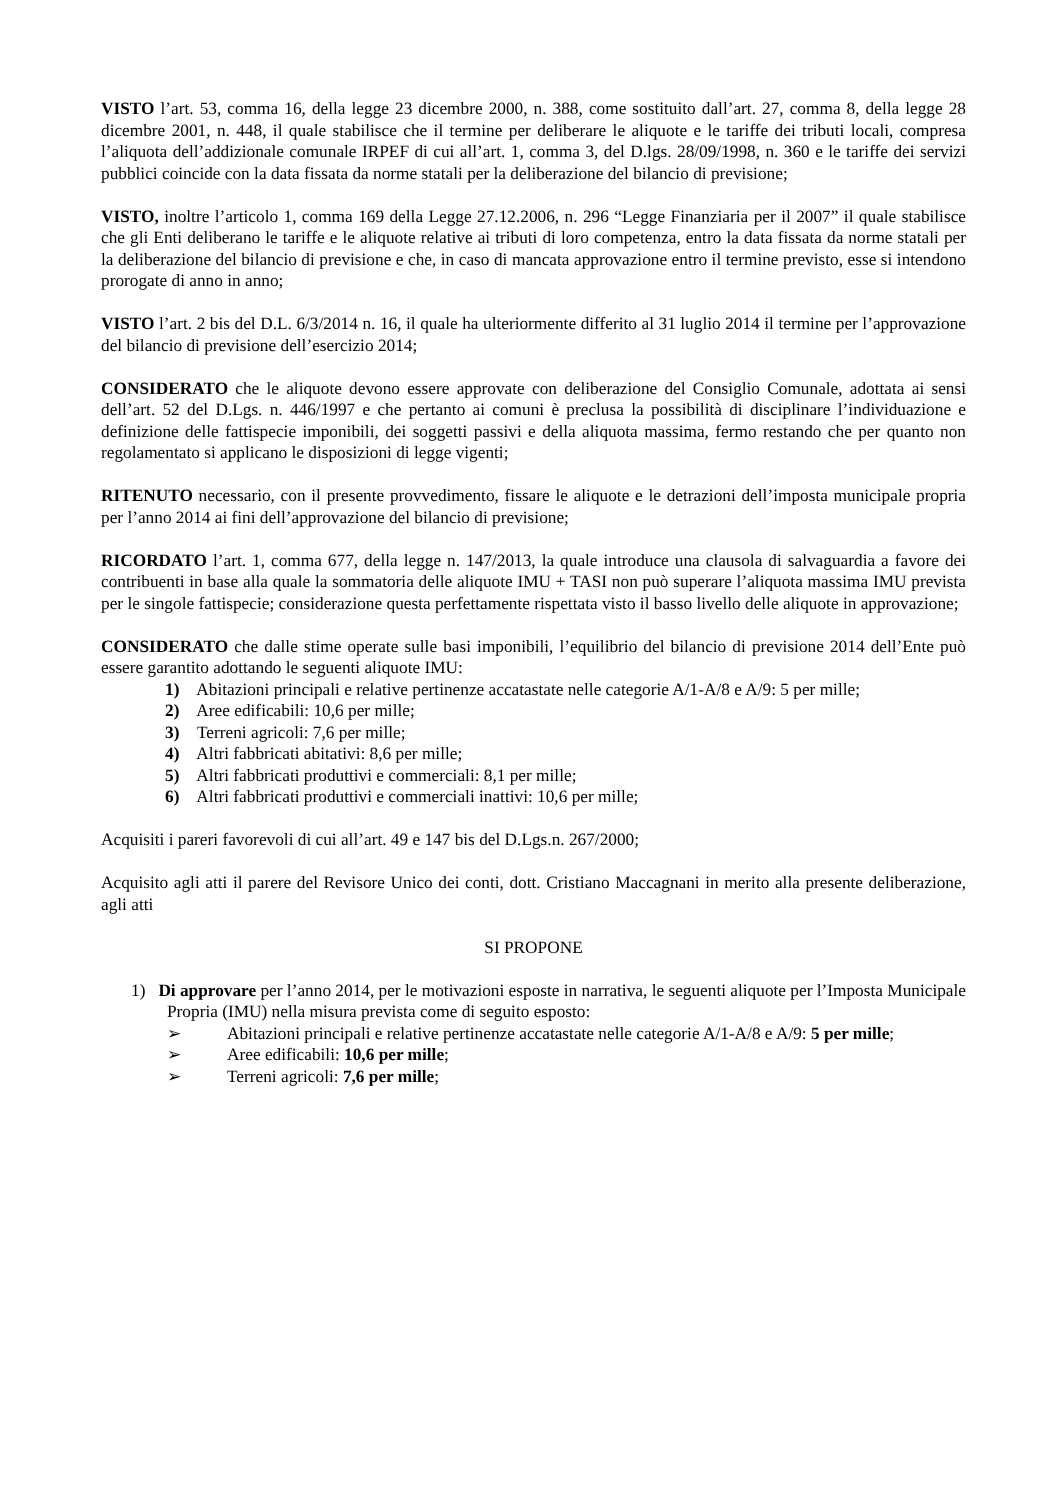VISTO l’art. 53, comma 16, della legge 23 dicembre 2000, n. 388, come sostituito dall’art. 27, comma 8, della legge 28 dicembre 2001, n. 448, il quale stabilisce che il termine per deliberare le aliquote e le tariffe dei tributi locali, compresa l’aliquota dell’addizionale comunale IRPEF di cui all’art. 1, comma 3, del D.lgs. 28/09/1998, n. 360 e le tariffe dei servizi pubblici coincide con la data fissata da norme statali per la deliberazione del bilancio di previsione;
VISTO, inoltre l’articolo 1, comma 169 della Legge 27.12.2006, n. 296 “Legge Finanziaria per il 2007” il quale stabilisce che gli Enti deliberano le tariffe e le aliquote relative ai tributi di loro competenza, entro la data fissata da norme statali per la deliberazione del bilancio di previsione e che, in caso di mancata approvazione entro il termine previsto, esse si intendono prorogate di anno in anno;
VISTO l’art. 2 bis del D.L. 6/3/2014 n. 16, il quale ha ulteriormente differito al 31 luglio 2014 il termine per l’approvazione del bilancio di previsione dell’esercizio 2014;
CONSIDERATO che le aliquote devono essere approvate con deliberazione del Consiglio Comunale, adottata ai sensi dell’art. 52 del D.Lgs. n. 446/1997 e che pertanto ai comuni è preclusa la possibilità di disciplinare l’individuazione e definizione delle fattispecie imponibili, dei soggetti passivi e della aliquota massima, fermo restando che per quanto non regolamentato si applicano le disposizioni di legge vigenti;
RITENUTO necessario, con il presente provvedimento, fissare le aliquote e le detrazioni dell’imposta municipale propria per l’anno 2014 ai fini dell’approvazione del bilancio di previsione;
RICORDATO l’art. 1, comma 677, della legge n. 147/2013, la quale introduce una clausola di salvaguardia a favore dei contribuenti in base alla quale la sommatoria delle aliquote IMU + TASI non può superare l’aliquota massima IMU prevista per le singole fattispecie; considerazione questa perfettamente rispettata visto il basso livello delle aliquote in approvazione;
CONSIDERATO che dalle stime operate sulle basi imponibili, l’equilibrio del bilancio di previsione 2014 dell’Ente può essere garantito adottando le seguenti aliquote IMU:
1) Abitazioni principali e relative pertinenze accatastate nelle categorie A/1-A/8 e A/9: 5 per mille;
2) Aree edificabili: 10,6 per mille;
3) Terreni agricoli: 7,6 per mille;
4) Altri fabbricati abitativi: 8,6 per mille;
5) Altri fabbricati produttivi e commerciali: 8,1 per mille;
6) Altri fabbricati produttivi e commerciali inattivi: 10,6 per mille;
Acquisiti i pareri favorevoli di cui all’art. 49 e 147 bis del D.Lgs.n. 267/2000;
Acquisito agli atti il parere del Revisore Unico dei conti, dott. Cristiano Maccagnani in merito alla presente deliberazione, agli atti
SI PROPONE
1) Di approvare per l’anno 2014, per le motivazioni esposte in narrativa, le seguenti aliquote per l’Imposta Municipale Propria (IMU) nella misura prevista come di seguito esposto:
➢ Abitazioni principali e relative pertinenze accatastate nelle categorie A/1-A/8 e A/9: 5 per mille;
➢ Aree edificabili: 10,6 per mille;
➢ Terreni agricoli: 7,6 per mille;